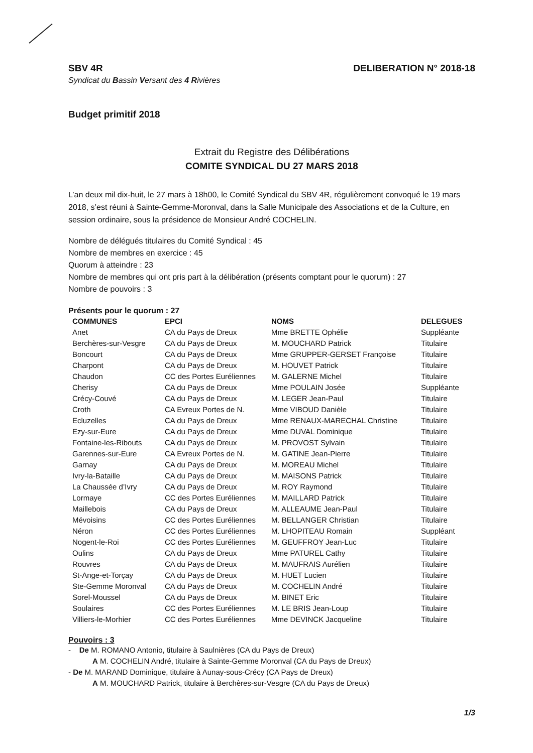SBV 4R DELIBERATION N° 2018-18
Syndicat du Bassin Versant des 4 Rivières
Budget primitif 2018
Extrait du Registre des Délibérations
COMITE SYNDICAL DU 27 MARS 2018
L’an deux mil dix-huit, le 27 mars à 18h00, le Comité Syndical du SBV 4R, régulièrement convoqué le 19 mars 2018, s’est réuni à Sainte-Gemme-Moronval, dans la Salle Municipale des Associations et de la Culture, en session ordinaire, sous la présidence de Monsieur André COCHELIN.
Nombre de délégués titulaires du Comité Syndical : 45
Nombre de membres en exercice : 45
Quorum à atteindre : 23
Nombre de membres qui ont pris part à la délibération (présents comptant pour le quorum) : 27
Nombre de pouvoirs : 3
Présents pour le quorum : 27
| COMMUNES | EPCI | NOMS | DELEGUES |
| --- | --- | --- | --- |
| Anet | CA du Pays de Dreux | Mme BRETTE Ophélie | Suppléante |
| Berchères-sur-Vesgre | CA du Pays de Dreux | M. MOUCHARD Patrick | Titulaire |
| Boncourt | CA du Pays de Dreux | Mme GRUPPER-GERSET Françoise | Titulaire |
| Charpont | CA du Pays de Dreux | M. HOUVET Patrick | Titulaire |
| Chaudon | CC des Portes Euréliennes | M. GALERNE Michel | Titulaire |
| Cherisy | CA du Pays de Dreux | Mme POULAIN Josée | Suppléante |
| Crécy-Couvé | CA du Pays de Dreux | M. LEGER Jean-Paul | Titulaire |
| Croth | CA Evreux Portes de N. | Mme VIBOUD Danièle | Titulaire |
| Ecluzelles | CA du Pays de Dreux | Mme RENAUX-MARECHAL Christine | Titulaire |
| Ezy-sur-Eure | CA du Pays de Dreux | Mme DUVAL Dominique | Titulaire |
| Fontaine-les-Ribouts | CA du Pays de Dreux | M. PROVOST Sylvain | Titulaire |
| Garennes-sur-Eure | CA Evreux Portes de N. | M. GATINE Jean-Pierre | Titulaire |
| Garnay | CA du Pays de Dreux | M. MOREAU Michel | Titulaire |
| Ivry-la-Bataille | CA du Pays de Dreux | M. MAISONS Patrick | Titulaire |
| La Chaussée d’Ivry | CA du Pays de Dreux | M. ROY Raymond | Titulaire |
| Lormaye | CC des Portes Euréliennes | M. MAILLARD Patrick | Titulaire |
| Maillebois | CA du Pays de Dreux | M. ALLEAUME Jean-Paul | Titulaire |
| Mévoisins | CC des Portes Euréliennes | M. BELLANGER Christian | Titulaire |
| Néron | CC des Portes Euréliennes | M. LHOPITEAU Romain | Suppléant |
| Nogent-le-Roi | CC des Portes Euréliennes | M. GEUFFROY Jean-Luc | Titulaire |
| Oulins | CA du Pays de Dreux | Mme PATUREL Cathy | Titulaire |
| Rouvres | CA du Pays de Dreux | M. MAUFRAIS Aurélien | Titulaire |
| St-Ange-et-Torçay | CA du Pays de Dreux | M. HUET Lucien | Titulaire |
| Ste-Gemme Moronval | CA du Pays de Dreux | M. COCHELIN André | Titulaire |
| Sorel-Moussel | CA du Pays de Dreux | M. BINET Eric | Titulaire |
| Soulaires | CC des Portes Euréliennes | M. LE BRIS Jean-Loup | Titulaire |
| Villiers-le-Morhier | CC des Portes Euréliennes | Mme DEVINCK Jacqueline | Titulaire |
Pouvoirs : 3
- De M. ROMANO Antonio, titulaire à Saulnières (CA du Pays de Dreux)
A M. COCHELIN André, titulaire à Sainte-Gemme Moronval (CA du Pays de Dreux)
- De M. MARAND Dominique, titulaire à Aunay-sous-Crécy (CA Pays de Dreux)
A M. MOUCHARD Patrick, titulaire à Berchères-sur-Vesgre (CA du Pays de Dreux)
1/3